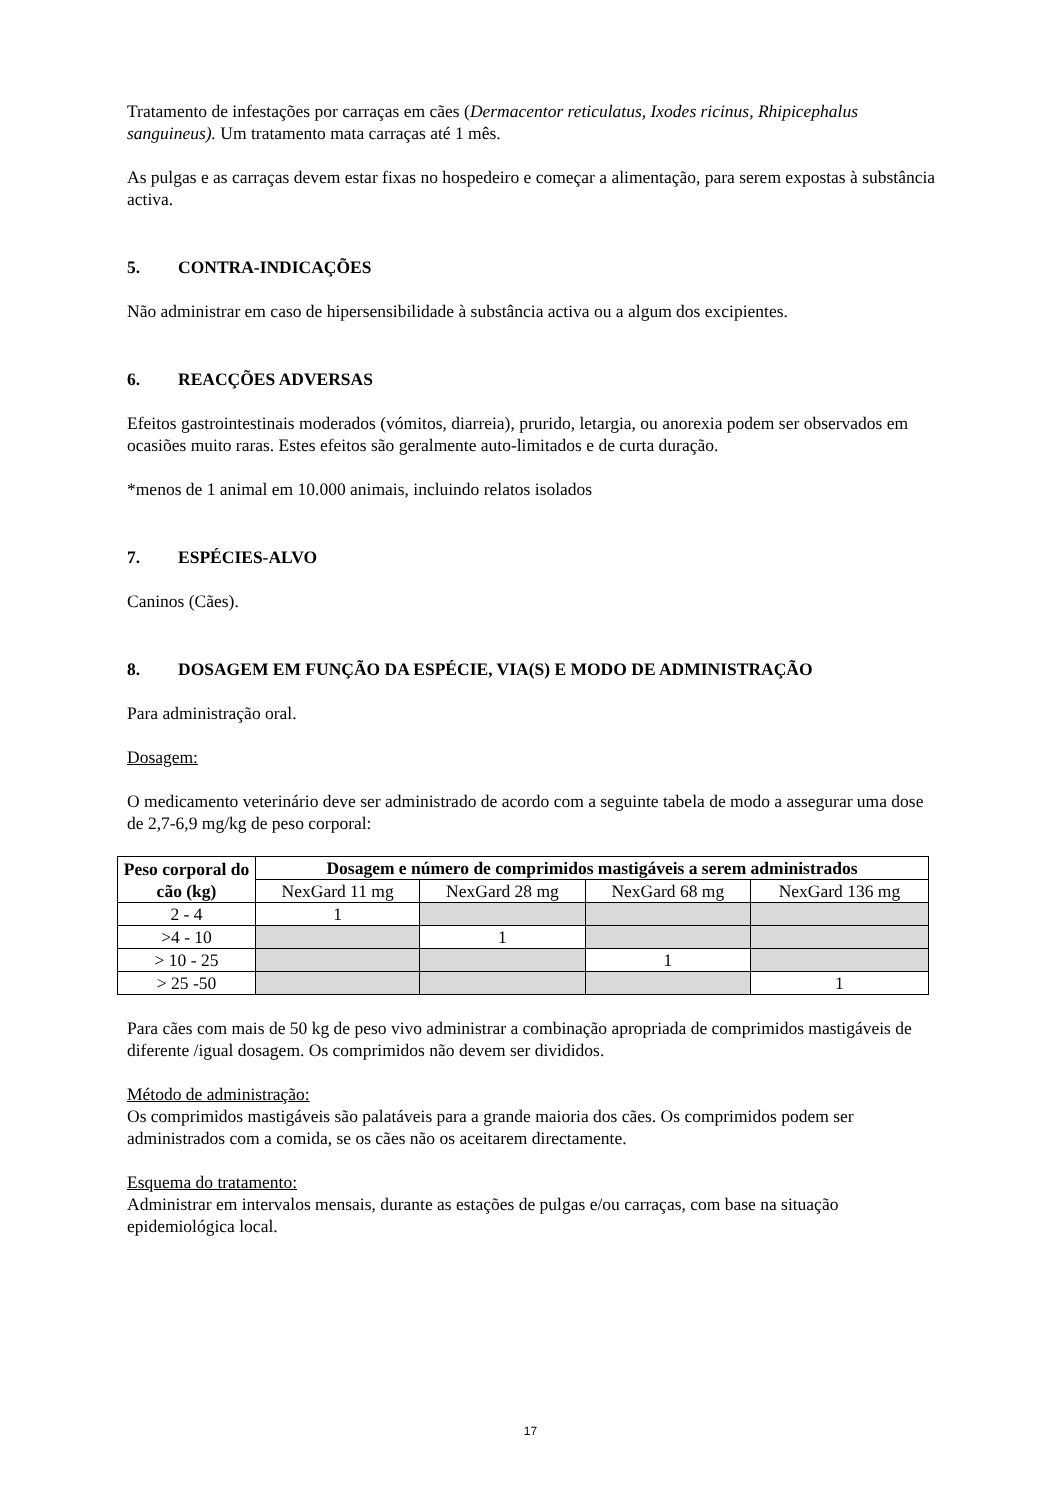Tratamento de infestações por carraças em cães (Dermacentor reticulatus, Ixodes ricinus, Rhipicephalus sanguineus). Um tratamento mata carraças até 1 mês.
As pulgas e as carraças devem estar fixas no hospedeiro e começar a alimentação, para serem expostas à substância activa.
5. CONTRA-INDICAÇÕES
Não administrar em caso de hipersensibilidade à substância activa ou a algum dos excipientes.
6. REACÇÕES ADVERSAS
Efeitos gastrointestinais moderados (vómitos, diarreia), prurido, letargia, ou anorexia podem ser observados em ocasiões muito raras. Estes efeitos são geralmente auto-limitados e de curta duração.
*menos de 1 animal em 10.000 animais, incluindo relatos isolados
7. ESPÉCIES-ALVO
Caninos (Cães).
8. DOSAGEM EM FUNÇÃO DA ESPÉCIE, VIA(S) E MODO DE ADMINISTRAÇÃO
Para administração oral.
Dosagem:
O medicamento veterinário deve ser administrado de acordo com a seguinte tabela de modo a assegurar uma dose de 2,7-6,9 mg/kg de peso corporal:
| Peso corporal do cão (kg) | Dosagem e número de comprimidos mastigáveis a serem administrados | | | |
| --- | --- | --- | --- | --- |
| | NexGard 11 mg | NexGard 28 mg | NexGard 68 mg | NexGard 136 mg |
| 2 - 4 | 1 | | | |
| >4 - 10 | | 1 | | |
| > 10 - 25 | | | 1 | |
| > 25 -50 | | | | 1 |
Para cães com mais de 50 kg de peso vivo administrar a combinação apropriada de comprimidos mastigáveis de diferente /igual dosagem. Os comprimidos não devem ser divididos.
Método de administração:
Os comprimidos mastigáveis são palatáveis para a grande maioria dos cães. Os comprimidos podem ser administrados com a comida, se os cães não os aceitarem directamente.
Esquema do tratamento:
Administrar em intervalos mensais, durante as estações de pulgas e/ou carraças, com base na situação epidemiológica local.
17